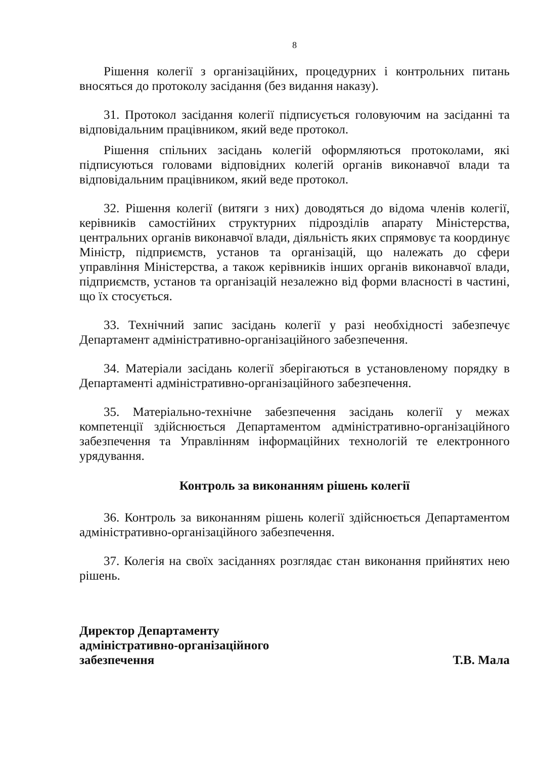8
Рішення колегії з організаційних, процедурних і контрольних питань вносяться до протоколу засідання (без видання наказу).
31. Протокол засідання колегії підписується головуючим на засіданні та відповідальним працівником, який веде протокол.
Рішення спільних засідань колегій оформляються протоколами, які підписуються головами відповідних колегій органів виконавчої влади та відповідальним працівником, який веде протокол.
32. Рішення колегії (витяги з них) доводяться до відома членів колегії, керівників самостійних структурних підрозділів апарату Міністерства, центральних органів виконавчої влади, діяльність яких спрямовує та координує Міністр, підприємств, установ та організацій, що належать до сфери управління Міністерства, а також керівників інших органів виконавчої влади, підприємств, установ та організацій незалежно від форми власності в частині, що їх стосується.
33. Технічний запис засідань колегії у разі необхідності забезпечує Департамент адміністративно-організаційного забезпечення.
34. Матеріали засідань колегії зберігаються в установленому порядку в Департаменті адміністративно-організаційного забезпечення.
35. Матеріально-технічне забезпечення засідань колегії у межах компетенції здійснюється Департаментом адміністративно-організаційного забезпечення та Управлінням інформаційних технологій те електронного урядування.
Контроль за виконанням рішень колегії
36. Контроль за виконанням рішень колегії здійснюється Департаментом адміністративно-організаційного забезпечення.
37. Колегія на своїх засіданнях розглядає стан виконання прийнятих нею рішень.
Директор Департаменту
адміністративно-організаційного
забезпечення
Т.В. Мала